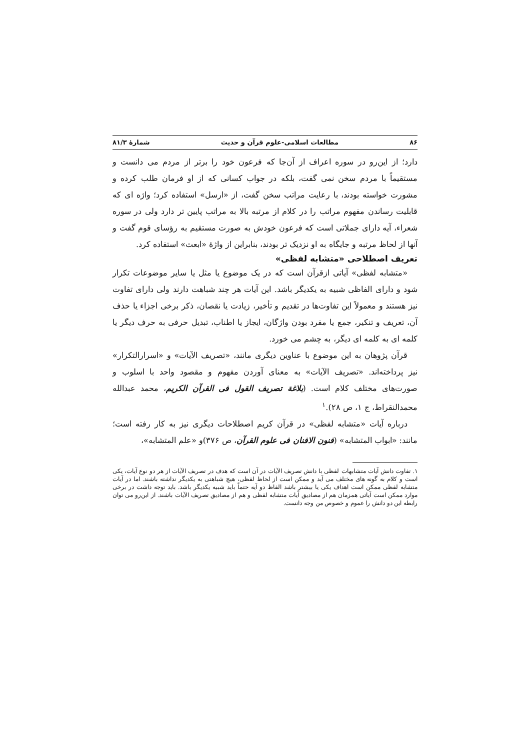۸۶ مطالعات اسلامی-علوم قرآن و حدیث شمارهٔ ۸۱/۳
دارد؛ از این‌رو در سوره اعراف از آن‌جا که فرعون خود را برتر از مردم می دانست و مستقیماً با مردم سخن نمی گفت، بلکه در جواب کسانی که از او فرمان طلب کرده و مشورت خواسته بودند، با رعایت مراتب سخن گفت، از «ارسل» استفاده کرد؛ واژه ای که قابلیت رساندن مفهوم مراتب را در کلام از مرتبه بالا به مراتب پایین تر دارد ولی در سوره شعراء، آیه دارای جملاتی است که فرعون خودش به صورت مستقیم به رؤسای قوم گفت و آنها از لحاظ مرتبه و جایگاه به او نزدیک تر بودند، بنابراین از واژهٔ «ابعث» استفاده کرد.
تعریف اصطلاحی «متشابه لفظی»
«متشابه لفظی» آیاتی ازقرآن است که در یک موضوع یا مثل یا سایر موضوعات تکرار شود و دارای الفاظی شبیه به یکدیگر باشد. این آیات هر چند شباهت دارند ولی دارای تفاوت نیز هستند و معمولاً این تفاوت‌ها در تقدیم و تأخیر، زیادت یا نقصان، ذکر برخی اجزاء یا حذف آن، تعریف و تنکیر، جمع یا مفرد بودن واژگان، ایجاز یا اطناب، تبدیل حرفی به حرف دیگر یا کلمه ای به کلمه ای دیگر، به چشم می خورد.
قرآن پژوهان به این موضوع با عناوین دیگری مانند، «تصریف الآیات» و «اسرارالتکرار» نیز پرداخته‌اند. «تصریف الآیات» به معنای آوردن مفهوم و مقصود واحد با اسلوب و صورت‌های مختلف کلام است. (بلاغة تصریف القول فی القرآن الکریم، محمد عبدالله محمدالنقراط، ج ۱، ص ۲۸).<sup>۱</sup>
درباره آیات «متشابه لفظی» در قرآن کریم اصطلاحات دیگری نیز به کار رفته است؛ مانند: «ابواب المتشابه» (فنون الافنان فی علوم القرآن، ص ۳۷۶)و «علم المتشابه»،
۱. تفاوت دانش آیات متشابهات لفظی با دانش تصریف الآیات در آن است که هدف در تصریف الآیات از هر دو نوع آیات، یکی است و کلام به گونه های مختلف می آید و ممکن است از لحاظ لفظی، هیچ شباهتی به یکدیگر نداشته باشند. اما در آیات متشابه لفظی ممکن است اهداف یکی یا بیشتر باشد الفاظ دو آیه حتماً باید شبیه یکدیگر باشد. باید توجه داشت در برخی موارد ممکن است آیاتی همزمان هم از مصادیق آیات متشابه لفظی و هم از مصادیق تصریف الآیات باشند. از این‌رو می توان رابطه این دو دانش را عموم و خصوص من وجه دانست.